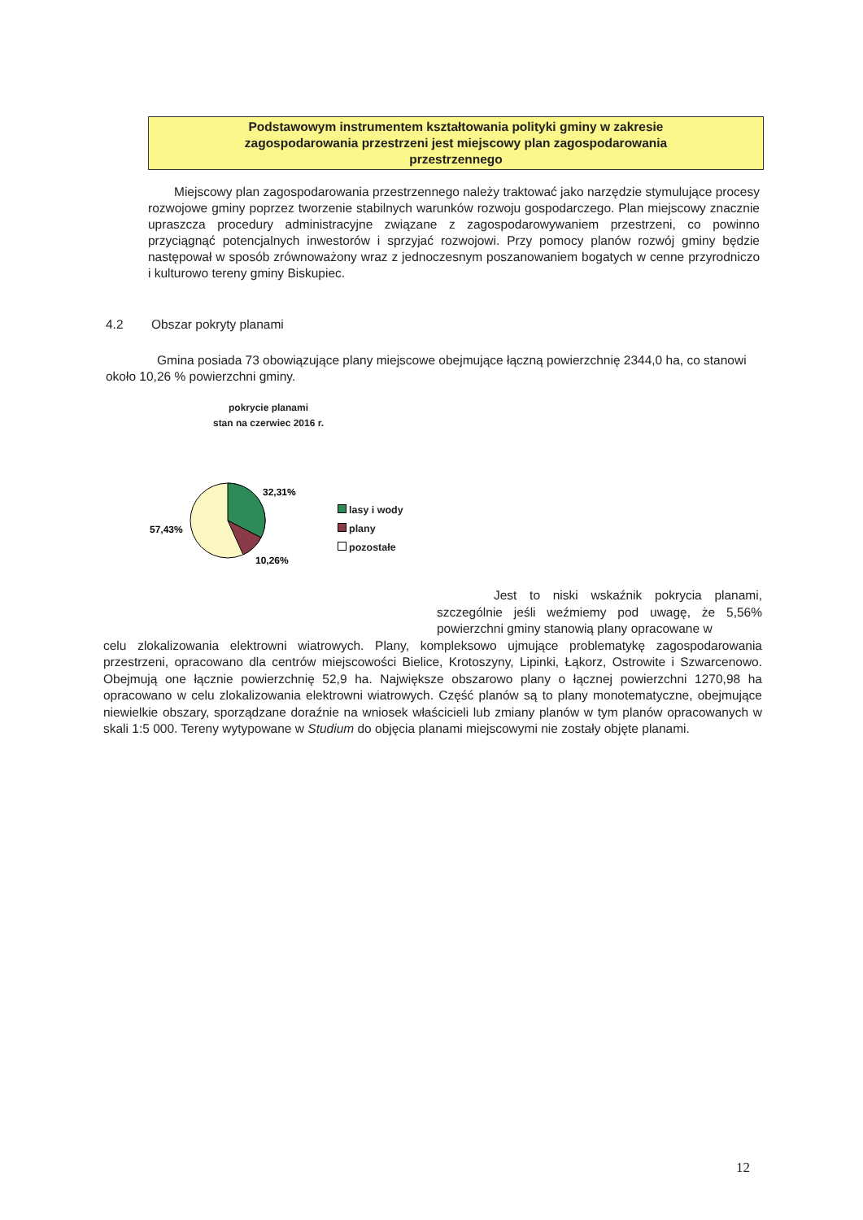Podstawowym instrumentem kształtowania polityki gminy w zakresie
zagospodarowania przestrzeni jest miejscowy plan zagospodarowania
przestrzennego
Miejscowy plan zagospodarowania przestrzennego należy traktować jako narzędzie stymulujące procesy rozwojowe gminy poprzez tworzenie stabilnych warunków rozwoju gospodarczego. Plan miejscowy znacznie upraszcza procedury administracyjne związane z zagospodarowywaniem przestrzeni, co powinno przyciągnąć potencjalnych inwestorów i sprzyjać rozwojowi. Przy pomocy planów rozwój gminy będzie następował w sposób zrównoważony wraz z jednoczesnym poszanowaniem bogatych w cenne przyrodniczo i kulturowo tereny gminy Biskupiec.
4.2 Obszar pokryty planami
Gmina posiada 73 obowiązujące plany miejscowe obejmujące łączną powierzchnię 2344,0 ha, co stanowi około 10,26 % powierzchni gminy.
pokrycie planami
stan na czerwiec 2016 r.
32,31%
57,43%
10,26%
lasy i wody
plany
pozostałe
Jest to niski wskaźnik pokrycia planami, szczególnie jeśli weźmiemy pod uwagę, że 5,56% powierzchni gminy stanowią plany opracowane w
celu zlokalizowania elektrowni wiatrowych. Plany, kompleksowo ujmujące problematykę zagospodarowania przestrzeni, opracowano dla centrów miejscowości Bielice, Krotoszyny, Lipinki, Łąkorz, Ostrowite i Szwarcenowo. Obejmują one łącznie powierzchnię 52,9 ha. Największe obszarowo plany o łącznej powierzchni 1270,98 ha opracowano w celu zlokalizowania elektrowni wiatrowych. Część planów są to plany monotematyczne, obejmujące niewielkie obszary, sporządzane doraźnie na wniosek właścicieli lub zmiany planów w tym planów opracowanych w skali 1:5 000. Tereny wytypowane w Studium do objęcia planami miejscowymi nie zostały objęte planami.
12